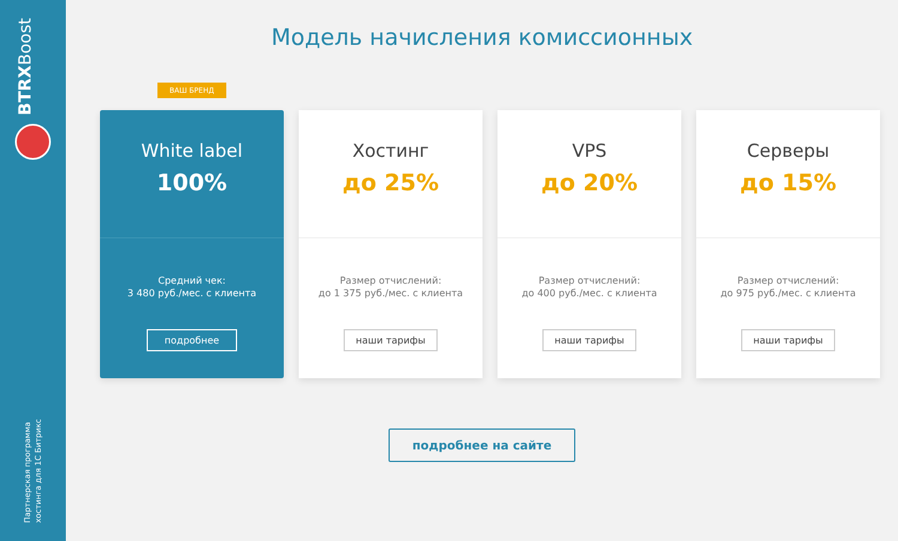BTRXBoost
Партнерская программа
хостинга для 1С Битрикс
Модель начисления комиссионных
ВАШ БРЕНД
White label
100%
Средний чек:
3 480 руб./мес. с клиента
подробнее
Хостинг
до 25%
Размер отчислений:
до 1 375 руб./мес. с клиента
наши тарифы
VPS
до 20%
Размер отчислений:
до 400 руб./мес. с клиента
наши тарифы
Серверы
до 15%
Размер отчислений:
до 975 руб./мес. с клиента
наши тарифы
подробнее на сайте